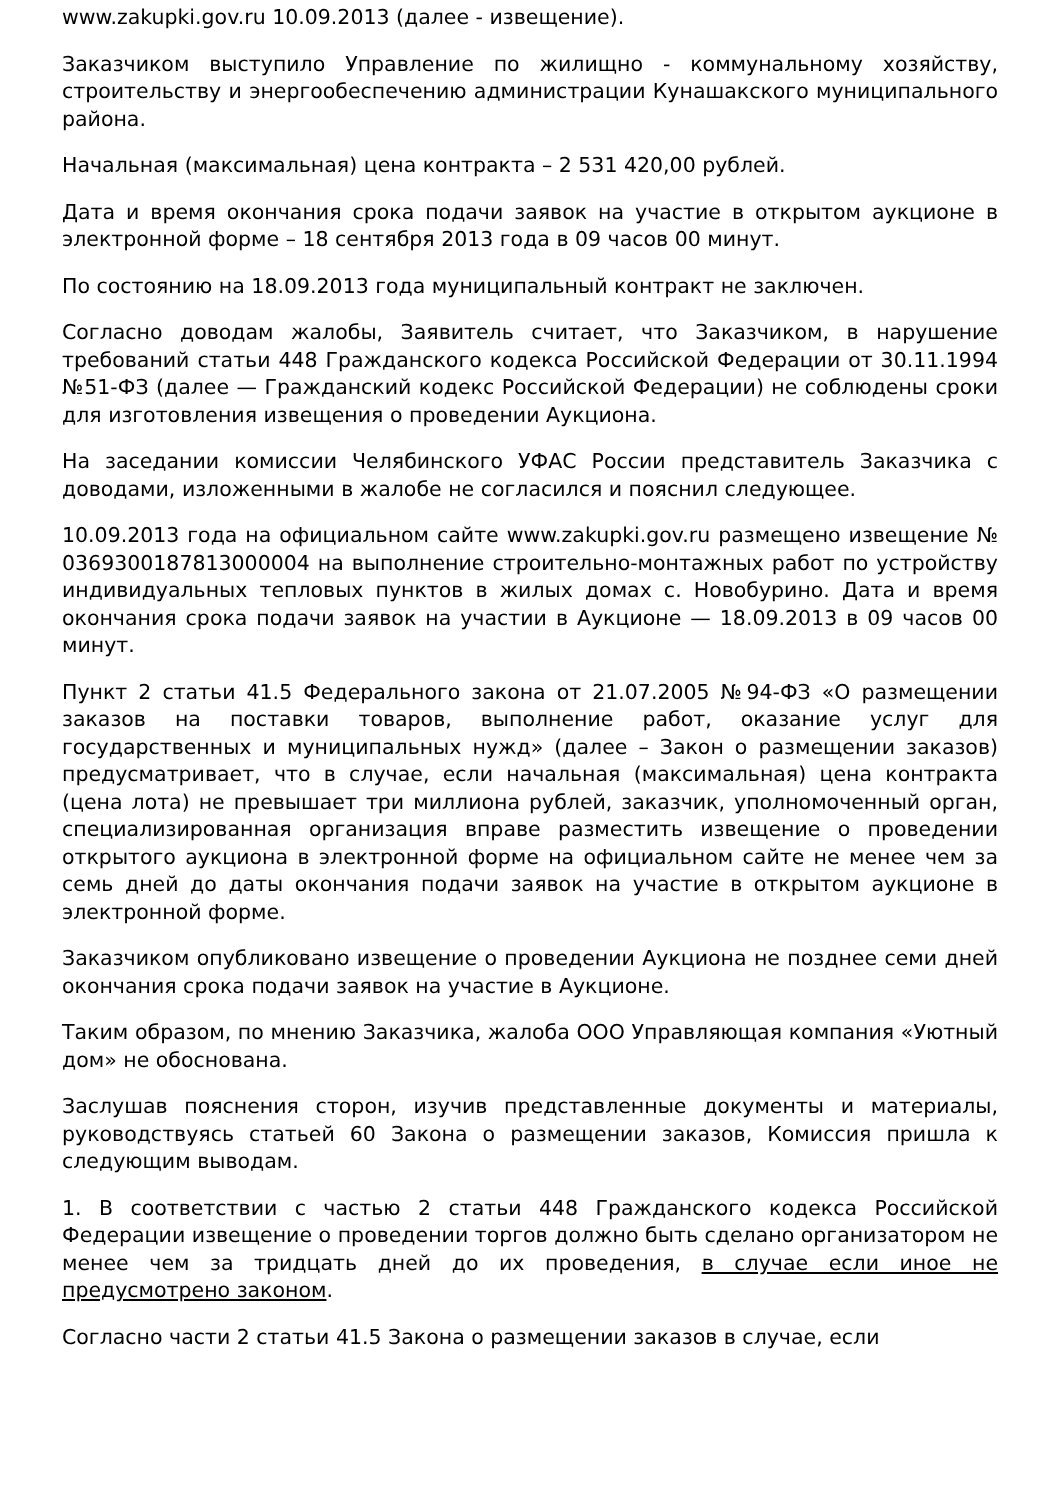www.zakupki.gov.ru 10.09.2013 (далее - извещение).
Заказчиком выступило Управление по жилищно - коммунальному хозяйству, строительству и энергообеспечению администрации Кунашакского муниципального района.
Начальная (максимальная) цена контракта – 2 531 420,00 рублей.
Дата и время окончания срока подачи заявок на участие в открытом аукционе в электронной форме – 18 сентября 2013 года в 09 часов 00 минут.
По состоянию на 18.09.2013 года муниципальный контракт не заключен.
Согласно доводам жалобы, Заявитель считает, что Заказчиком, в нарушение требований статьи 448 Гражданского кодекса Российской Федерации от 30.11.1994 №51-ФЗ (далее — Гражданский кодекс Российской Федерации) не соблюдены сроки для изготовления извещения о проведении Аукциона.
На заседании комиссии Челябинского УФАС России представитель Заказчика с доводами, изложенными в жалобе не согласился и пояснил следующее.
10.09.2013 года на официальном сайте www.zakupki.gov.ru размещено извещение № 0369300187813000004 на выполнение строительно-монтажных работ по устройству индивидуальных тепловых пунктов в жилых домах с. Новобурино. Дата и время окончания срока подачи заявок на участии в Аукционе — 18.09.2013 в 09 часов 00 минут.
Пункт 2 статьи 41.5 Федерального закона от 21.07.2005 №94-ФЗ «О размещении заказов на поставки товаров, выполнение работ, оказание услуг для государственных и муниципальных нужд» (далее – Закон о размещении заказов) предусматривает, что в случае, если начальная (максимальная) цена контракта (цена лота) не превышает три миллиона рублей, заказчик, уполномоченный орган, специализированная организация вправе разместить извещение о проведении открытого аукциона в электронной форме на официальном сайте не менее чем за семь дней до даты окончания подачи заявок на участие в открытом аукционе в электронной форме.
Заказчиком опубликовано извещение о проведении Аукциона не позднее семи дней окончания срока подачи заявок на участие в Аукционе.
Таким образом, по мнению Заказчика, жалоба ООО Управляющая компания «Уютный дом» не обоснована.
Заслушав пояснения сторон, изучив представленные документы и материалы, руководствуясь статьей 60 Закона о размещении заказов, Комиссия пришла к следующим выводам.
1. В соответствии с частью 2 статьи 448 Гражданского кодекса Российской Федерации извещение о проведении торгов должно быть сделано организатором не менее чем за тридцать дней до их проведения, в случае если иное не предусмотрено законом.
Согласно части 2 статьи 41.5 Закона о размещении заказов в случае, если